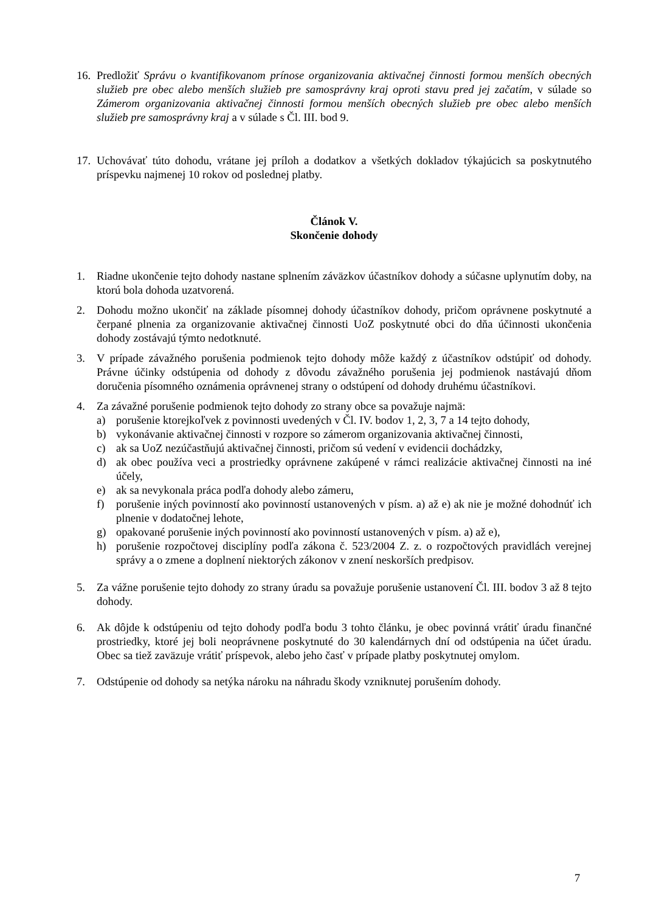16.
Predložiť Správu o kvantifikovanom prínose organizovania aktivačnej činnosti formou menších obecných služieb pre obec alebo menších služieb pre samosprávny kraj oproti stavu pred jej začatím, v súlade so Zámerom organizovania aktivačnej činnosti formou menších obecných služieb pre obec alebo menších služieb pre samosprávny kraj a v súlade s Čl. III. bod 9.
17.
Uchovávať túto dohodu, vrátane jej príloh a dodatkov a všetkých dokladov týkajúcich sa poskytnutého príspevku najmenej 10 rokov od poslednej platby.
Článok V.
Skončenie dohody
1. Riadne ukončenie tejto dohody nastane splnením záväzkov účastníkov dohody a súčasne uplynutím doby, na ktorú bola dohoda uzatvorená.
2. Dohodu možno ukončiť na základe písomnej dohody účastníkov dohody, pričom oprávnene poskytnuté a čerpané plnenia za organizovanie aktivačnej činnosti UoZ poskytnuté obci do dňa účinnosti ukončenia dohody zostávajú týmto nedotknuté.
3. V prípade závažného porušenia podmienok tejto dohody môže každý z účastníkov odstúpiť od dohody. Právne účinky odstúpenia od dohody z dôvodu závažného porušenia jej podmienok nastávajú dňom doručenia písomného oznámenia oprávnenej strany o odstúpení od dohody druhému účastníkovi.
4. Za závažné porušenie podmienok tejto dohody zo strany obce sa považuje najmä:
a) porušenie ktorejkoľvek z povinnosti uvedených v Čl. IV. bodov 1, 2, 3, 7 a 14 tejto dohody,
b) vykonávanie aktivačnej činnosti v rozpore so zámerom organizovania aktivačnej činnosti,
c) ak sa UoZ nezúčastňujú aktivačnej činnosti, pričom sú vedení v evidencii dochádzky,
d) ak obec používa veci a prostriedky oprávnene zakúpené v rámci realizácie aktivačnej činnosti na iné účely,
e) ak sa nevykonala práca podľa dohody alebo zámeru,
f) porušenie iných povinností ako povinností ustanovených v písm. a) až e) ak nie je možné dohodnúť ich plnenie v dodatočnej lehote,
g) opakované porušenie iných povinností ako povinností ustanovených v písm. a) až e),
h) porušenie rozpočtovej disciplíny podľa zákona č. 523/2004 Z. z. o rozpočtových pravidlách verejnej správy a o zmene a doplnení niektorých zákonov v znení neskorších predpisov.
5. Za vážne porušenie tejto dohody zo strany úradu sa považuje porušenie ustanovení Čl. III. bodov 3 až 8 tejto dohody.
6. Ak dôjde k odstúpeniu od tejto dohody podľa bodu 3 tohto článku, je obec povinná vrátiť úradu finančné prostriedky, ktoré jej boli neoprávnene poskytnuté do 30 kalendárnych dní od odstúpenia na účet úradu. Obec sa tiež zaväzuje vrátiť príspevok, alebo jeho časť v prípade platby poskytnutej omylom.
7. Odstúpenie od dohody sa netýka nároku na náhradu škody vzniknutej porušením dohody.
7